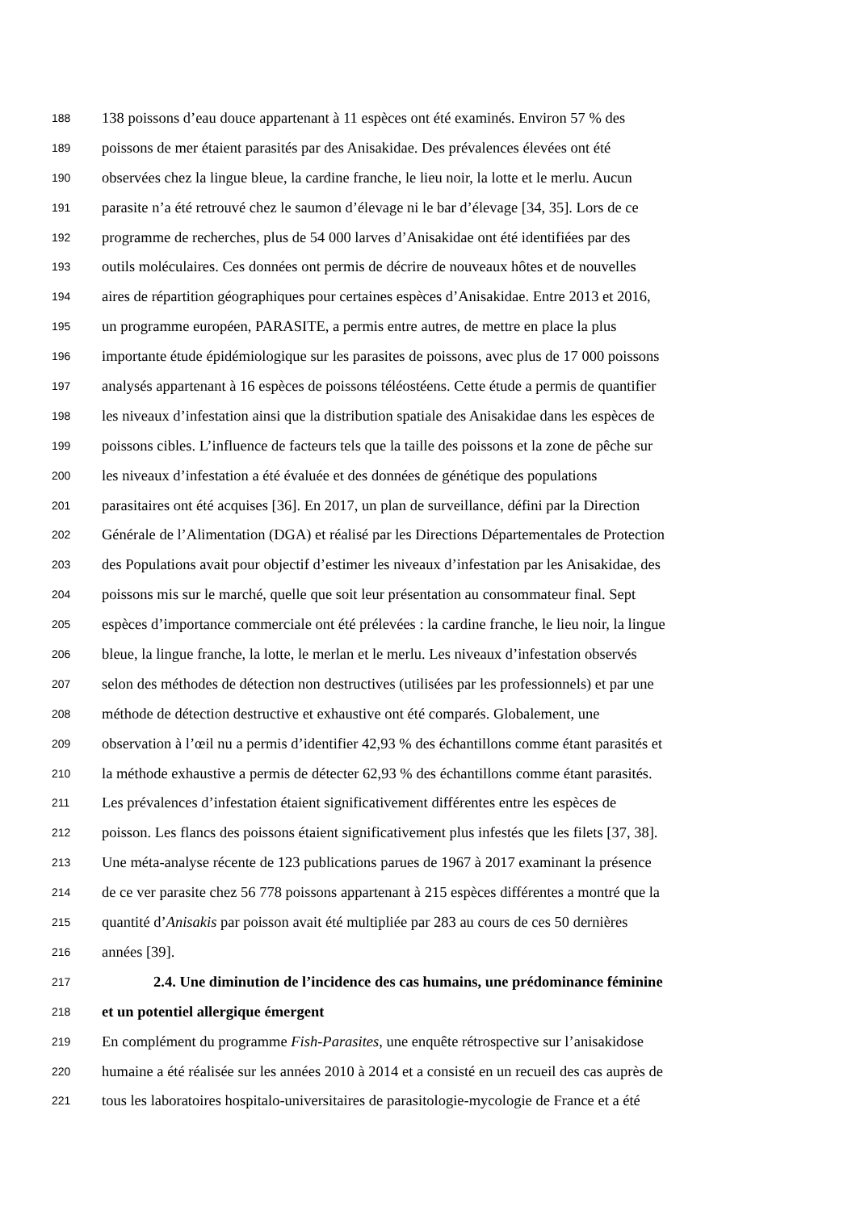188 138 poissons d’eau douce appartenant à 11 espèces ont été examinés. Environ 57 % des
189 poissons de mer étaient parasités par des Anisakidae. Des prévalences élevées ont été
190 observées chez la lingue bleue, la cardine franche, le lieu noir, la lotte et le merlu. Aucun
191 parasite n’a été retrouvé chez le saumon d’élevage ni le bar d’élevage [34, 35]. Lors de ce
192 programme de recherches, plus de 54 000 larves d’Anisakidae ont été identifiées par des
193 outils moléculaires. Ces données ont permis de décrire de nouveaux hôtes et de nouvelles
194 aires de répartition géographiques pour certaines espèces d’Anisakidae. Entre 2013 et 2016,
195 un programme européen, PARASITE, a permis entre autres, de mettre en place la plus
196 importante étude épidémiologique sur les parasites de poissons, avec plus de 17 000 poissons
197 analysés appartenant à 16 espèces de poissons téléostéens. Cette étude a permis de quantifier
198 les niveaux d’infestation ainsi que la distribution spatiale des Anisakidae dans les espèces de
199 poissons cibles. L’influence de facteurs tels que la taille des poissons et la zone de pêche sur
200 les niveaux d’infestation a été évaluée et des données de génétique des populations
201 parasitaires ont été acquises [36]. En 2017, un plan de surveillance, défini par la Direction
202 Générale de l’Alimentation (DGA) et réalisé par les Directions Départementales de Protection
203 des Populations avait pour objectif d’estimer les niveaux d’infestation par les Anisakidae, des
204 poissons mis sur le marché, quelle que soit leur présentation au consommateur final. Sept
205 espèces d’importance commerciale ont été prélevées : la cardine franche, le lieu noir, la lingue
206 bleue, la lingue franche, la lotte, le merlan et le merlu. Les niveaux d’infestation observés
207 selon des méthodes de détection non destructives (utilisées par les professionnels) et par une
208 méthode de détection destructive et exhaustive ont été comparés. Globalement, une
209 observation à l’œil nu a permis d’identifier 42,93 % des échantillons comme étant parasités et
210 la méthode exhaustive a permis de détecter 62,93 % des échantillons comme étant parasités.
211 Les prévalences d’infestation étaient significativement différentes entre les espèces de
212 poisson. Les flancs des poissons étaient significativement plus infestés que les filets [37, 38].
213 Une méta-analyse récente de 123 publications parues de 1967 à 2017 examinant la présence
214 de ce ver parasite chez 56 778 poissons appartenant à 215 espèces différentes a montré que la
215 quantité d’Anisakis par poisson avait été multipliée par 283 au cours de ces 50 dernières
216 années [39].
217 2.4. Une diminution de l’incidence des cas humains, une prédominance féminine
218 et un potentiel allergique émergent
219 En complément du programme Fish-Parasites, une enquête rétrospective sur l’anisakidose
220 humaine a été réalisée sur les années 2010 à 2014 et a consisté en un recueil des cas auprès de
221 tous les laboratoires hospitalo-universitaires de parasitologie-mycologie de France et a été